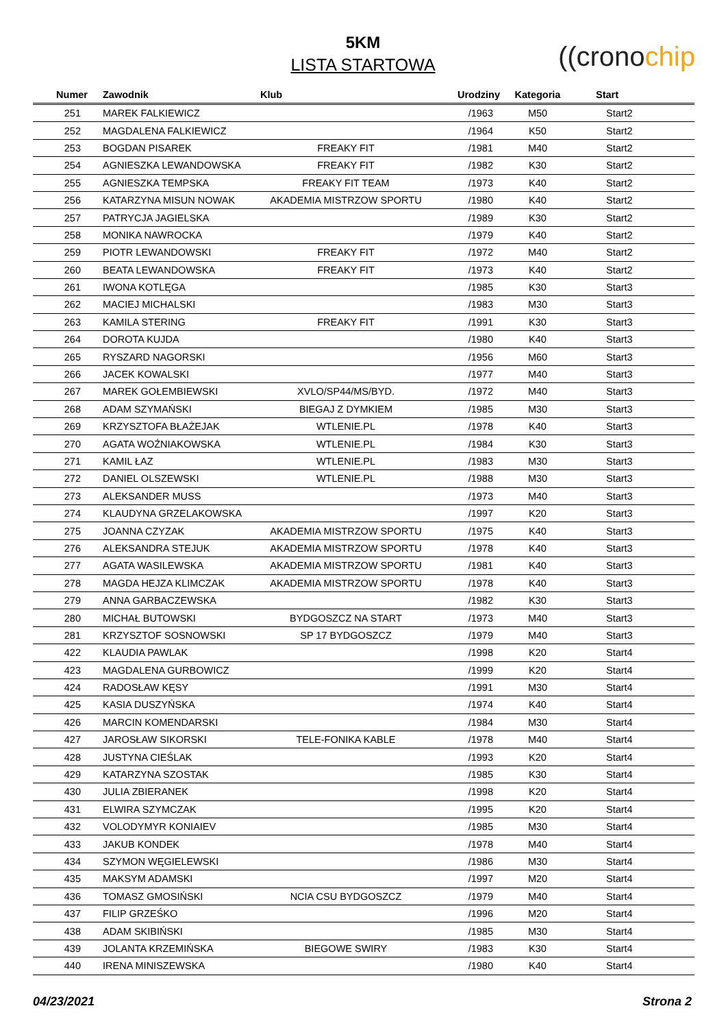5KM
LISTA STARTOWA
((cronochip
| Numer | Zawodnik | Klub | Urodziny | Kategoria | Start |
| --- | --- | --- | --- | --- | --- |
| 251 | MAREK FALKIEWICZ | | /1963 | M50 | Start2 |
| 252 | MAGDALENA FALKIEWICZ | | /1964 | K50 | Start2 |
| 253 | BOGDAN PISAREK | FREAKY FIT | /1981 | M40 | Start2 |
| 254 | AGNIESZKA LEWANDOWSKA | FREAKY FIT | /1982 | K30 | Start2 |
| 255 | AGNIESZKA TEMPSKA | FREAKY FIT TEAM | /1973 | K40 | Start2 |
| 256 | KATARZYNA MISUN NOWAK | AKADEMIA MISTRZOW SPORTU | /1980 | K40 | Start2 |
| 257 | PATRYCJA JAGIELSKA | | /1989 | K30 | Start2 |
| 258 | MONIKA NAWROCKA | | /1979 | K40 | Start2 |
| 259 | PIOTR LEWANDOWSKI | FREAKY FIT | /1972 | M40 | Start2 |
| 260 | BEATA LEWANDOWSKA | FREAKY FIT | /1973 | K40 | Start2 |
| 261 | IWONA KOTLĘGA | | /1985 | K30 | Start3 |
| 262 | MACIEJ MICHALSKI | | /1983 | M30 | Start3 |
| 263 | KAMILA STERING | FREAKY FIT | /1991 | K30 | Start3 |
| 264 | DOROTA KUJDA | | /1980 | K40 | Start3 |
| 265 | RYSZARD NAGORSKI | | /1956 | M60 | Start3 |
| 266 | JACEK KOWALSKI | | /1977 | M40 | Start3 |
| 267 | MAREK GOŁEMBIEWSKI | XVLO/SP44/MS/BYD. | /1972 | M40 | Start3 |
| 268 | ADAM SZYMAŃSKI | BIEGAJ Z DYMKIEM | /1985 | M30 | Start3 |
| 269 | KRZYSZTOFA BŁAŻEJAK | WTLENIE.PL | /1978 | K40 | Start3 |
| 270 | AGATA WOŹNIAKOWSKA | WTLENIE.PL | /1984 | K30 | Start3 |
| 271 | KAMIL ŁAZ | WTLENIE.PL | /1983 | M30 | Start3 |
| 272 | DANIEL OLSZEWSKI | WTLENIE.PL | /1988 | M30 | Start3 |
| 273 | ALEKSANDER MUSS | | /1973 | M40 | Start3 |
| 274 | KLAUDYNA GRZELAKOWSKA | | /1997 | K20 | Start3 |
| 275 | JOANNA CZYZAK | AKADEMIA MISTRZOW SPORTU | /1975 | K40 | Start3 |
| 276 | ALEKSANDRA STEJUK | AKADEMIA MISTRZOW SPORTU | /1978 | K40 | Start3 |
| 277 | AGATA WASILEWSKA | AKADEMIA MISTRZOW SPORTU | /1981 | K40 | Start3 |
| 278 | MAGDA HEJZA KLIMCZAK | AKADEMIA MISTRZOW SPORTU | /1978 | K40 | Start3 |
| 279 | ANNA GARBACZEWSKA | | /1982 | K30 | Start3 |
| 280 | MICHAŁ BUTOWSKI | BYDGOSZCZ NA START | /1973 | M40 | Start3 |
| 281 | KRZYSZTOF SOSNOWSKI | SP 17 BYDGOSZCZ | /1979 | M40 | Start3 |
| 422 | KLAUDIA PAWLAK | | /1998 | K20 | Start4 |
| 423 | MAGDALENA GURBOWICZ | | /1999 | K20 | Start4 |
| 424 | RADOSŁAW KĘSY | | /1991 | M30 | Start4 |
| 425 | KASIA DUSZYŃSKA | | /1974 | K40 | Start4 |
| 426 | MARCIN KOMENDARSKI | | /1984 | M30 | Start4 |
| 427 | JAROSŁAW SIKORSKI | TELE-FONIKA KABLE | /1978 | M40 | Start4 |
| 428 | JUSTYNA CIEŚLAK | | /1993 | K20 | Start4 |
| 429 | KATARZYNA SZOSTAK | | /1985 | K30 | Start4 |
| 430 | JULIA ZBIERANEK | | /1998 | K20 | Start4 |
| 431 | ELWIRA SZYMCZAK | | /1995 | K20 | Start4 |
| 432 | VOLODYMYR KONIAIEV | | /1985 | M30 | Start4 |
| 433 | JAKUB KONDEK | | /1978 | M40 | Start4 |
| 434 | SZYMON WĘGIELEWSKI | | /1986 | M30 | Start4 |
| 435 | MAKSYM ADAMSKI | | /1997 | M20 | Start4 |
| 436 | TOMASZ GMOSIŃSKI | NCIA CSU BYDGOSZCZ | /1979 | M40 | Start4 |
| 437 | FILIP GRZEŚKO | | /1996 | M20 | Start4 |
| 438 | ADAM SKIBIŃSKI | | /1985 | M30 | Start4 |
| 439 | JOLANTA KRZEMIŃSKA | BIEGOWE SWIRY | /1983 | K30 | Start4 |
| 440 | IRENA MINISZEWSKA | | /1980 | K40 | Start4 |
04/23/2021 Strona 2